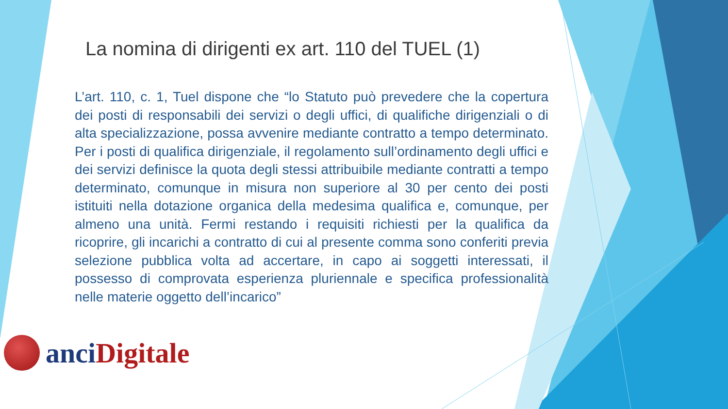La nomina di dirigenti ex art. 110 del TUEL (1)
L’art. 110, c. 1, Tuel dispone che “lo Statuto può prevedere che la copertura dei posti di responsabili dei servizi o degli uffici, di qualifiche dirigenziali o di alta specializzazione, possa avvenire mediante contratto a tempo determinato. Per i posti di qualifica dirigenziale, il regolamento sull’ordinamento degli uffici e dei servizi definisce la quota degli stessi attribuibile mediante contratti a tempo determinato, comunque in misura non superiore al 30 per cento dei posti istituiti nella dotazione organica della medesima qualifica e, comunque, per almeno una unità. Fermi restando i requisiti richiesti per la qualifica da ricoprire, gli incarichi a contratto di cui al presente comma sono conferiti previa selezione pubblica volta ad accertare, in capo ai soggetti interessati, il possesso di comprovata esperienza pluriennale e specifica professionalità nelle materie oggetto dell’incarico”
anci Digitale